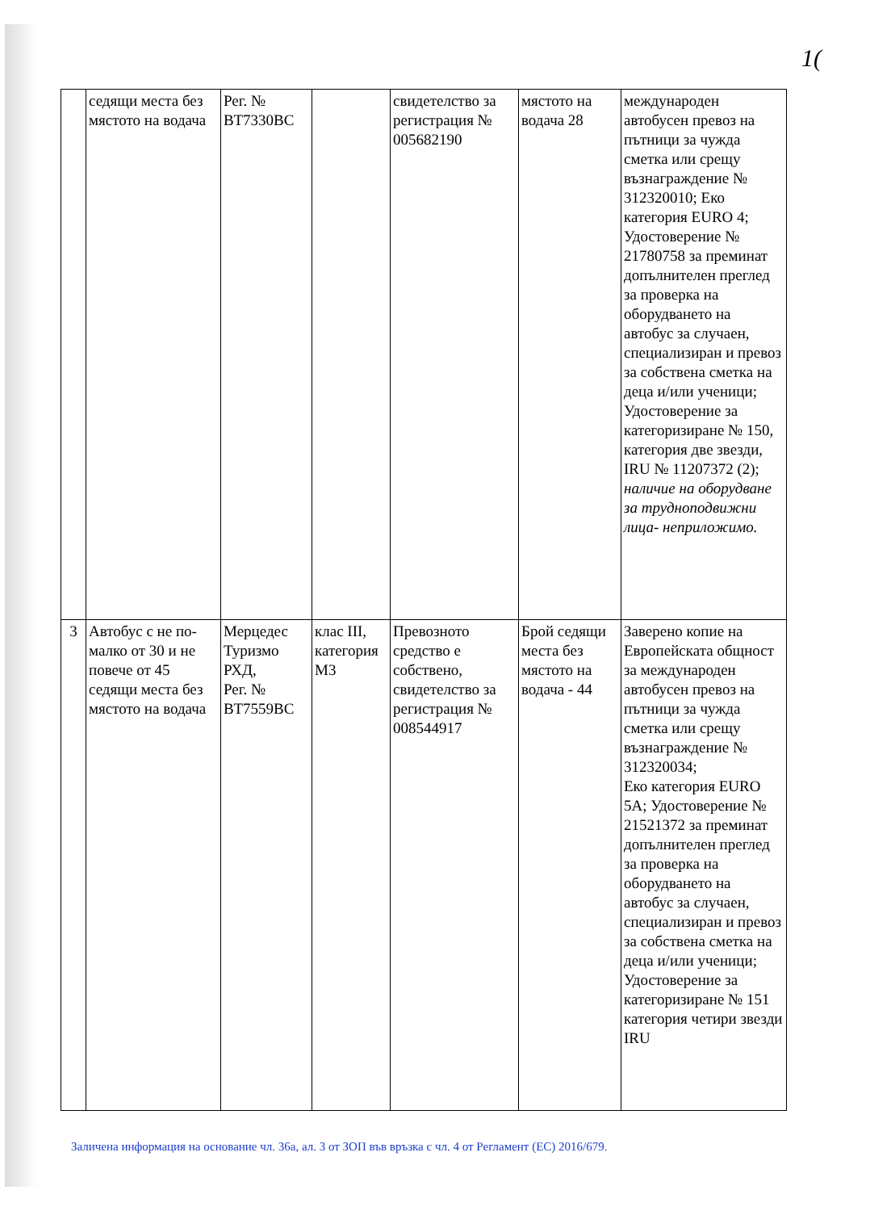1(
| | седящи места без мястото на водача | Рег. № ВТ7330ВС | | свидетелство за регистрация № 005682190 | мястото на водача 28 | международен автобусен превоз на пътници за чужда сметка или срещу възнаграждение № 312320010; Еко категория EURO 4; Удостоверение № 21780758 за преминат допълнителен преглед за проверка на оборудването на автобус за случаен, специализиран и превоз за собствена сметка на деца и/или ученици; Удостоверение за категоризиране № 150, категория две звезди, IRU № 11207372 (2); наличие на оборудване за трудноподвижни лица- неприложимо. |
| 3 | Автобус с не по-малко от 30 и не повече от 45 седящи места без мястото на водача | Мерцедес Туризмо РХД, Рег. № ВТ7559ВС | клас III, категория М3 | Превозното средство е собствено, свидетелство за регистрация № 008544917 | Брой седящи места без мястото на водача - 44 | Заверено копие на Европейската общност за международен автобусен превоз на пътници за чужда сметка или срещу възнаграждение № 312320034; Еко категория EURO 5А; Удостоверение № 21521372 за преминат допълнителен преглед за проверка на оборудването на автобус за случаен, специализиран и превоз за собствена сметка на деца и/или ученици; Удостоверение за категоризиране № 151 категория четири звезди IRU |
Заличена информация на основание чл. 36а, ал. 3 от ЗОП във връзка с чл. 4 от Регламент (ЕС) 2016/679.